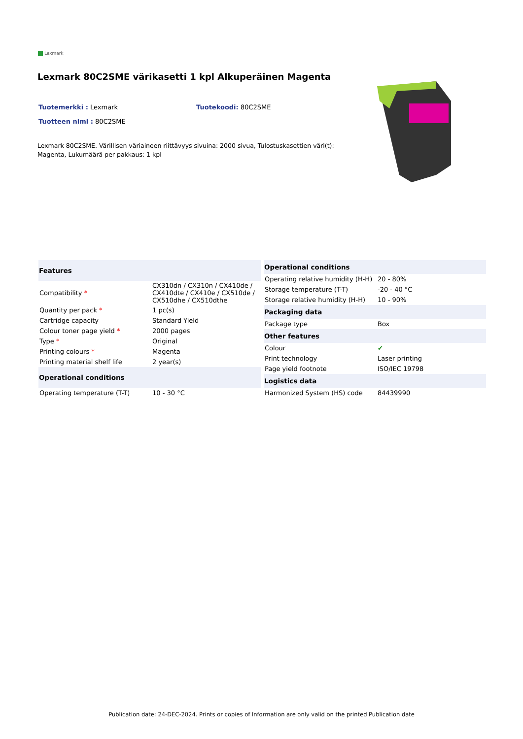Lexmark
Lexmark 80C2SME värikasetti 1 kpl Alkuperäinen Magenta
Tuotemerkki : Lexmark Tuotekoodi: 80C2SME
Tuotteen nimi : 80C2SME
Lexmark 80C2SME. Värillisen väriaineen riittävyys sivuina: 2000 sivua, Tulostuskasettien väri(t): Magenta, Lukumäärä per pakkaus: 1 kpl
| Features | |
| --- | --- |
| Compatibility * | CX310dn / CX310n / CX410de / CX410dte / CX410e / CX510de / CX510dhe / CX510dthe |
| Quantity per pack * | 1 pc(s) |
| Cartridge capacity | Standard Yield |
| Colour toner page yield * | 2000 pages |
| Type * | Original |
| Printing colours * | Magenta |
| Printing material shelf life | 2 year(s) |
| Operational conditions | |
| Operating temperature (T-T) | 10 - 30 °C |
| Operational conditions | |
| --- | --- |
| Operating relative humidity (H-H) | 20 - 80% |
| Storage temperature (T-T) | -20 - 40 °C |
| Storage relative humidity (H-H) | 10 - 90% |
| Packaging data | |
| Package type | Box |
| Other features | |
| Colour | ✔ |
| Print technology | Laser printing |
| Page yield footnote | ISO/IEC 19798 |
| Logistics data | |
| Harmonized System (HS) code | 84439990 |
Publication date: 24-DEC-2024. Prints or copies of Information are only valid on the printed Publication date